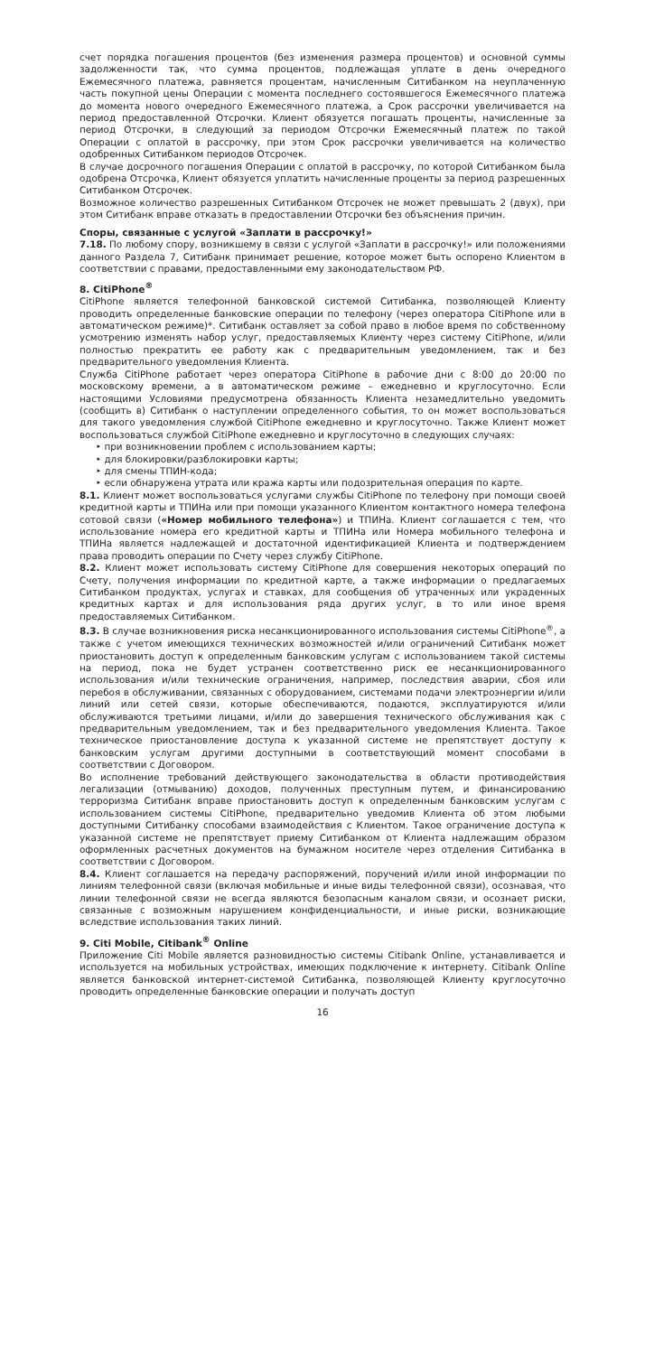счет порядка погашения процентов (без изменения размера процентов) и основной суммы задолженности так, что сумма процентов, подлежащая уплате в день очередного Ежемесячного платежа, равняется процентам, начисленным Ситибанком на неуплаченную часть покупной цены Операции с момента последнего состоявшегося Ежемесячного платежа до момента нового очередного Ежемесячного платежа, а Срок рассрочки увеличивается на период предоставленной Отсрочки. Клиент обязуется погашать проценты, начисленные за период Отсрочки, в следующий за периодом Отсрочки Ежемесячный платеж по такой Операции с оплатой в рассрочку, при этом Срок рассрочки увеличивается на количество одобренных Ситибанком периодов Отсрочек.
В случае досрочного погашения Операции с оплатой в рассрочку, по которой Ситибанком была одобрена Отсрочка, Клиент обязуется уплатить начисленные проценты за период разрешенных Ситибанком Отсрочек.
Возможное количество разрешенных Ситибанком Отсрочек не может превышать 2 (двух), при этом Ситибанк вправе отказать в предоставлении Отсрочки без объяснения причин.
Споры, связанные с услугой «Заплати в рассрочку!»
7.18. По любому спору, возникшему в связи с услугой «Заплати в рассрочку!» или положениями данного Раздела 7, Ситибанк принимает решение, которое может быть оспорено Клиентом в соответствии с правами, предоставленными ему законодательством РФ.
8. CitiPhone<sup>®</sup>
CitiPhone является телефонной банковской системой Ситибанка, позволяющей Клиенту проводить определенные банковские операции по телефону (через оператора CitiPhone или в автоматическом режиме)*. Ситибанк оставляет за собой право в любое время по собственному усмотрению изменять набор услуг, предоставляемых Клиенту через систему CitiPhone, и/или полностью прекратить ее работу как с предварительным уведомлением, так и без предварительного уведомления Клиента.
Служба CitiPhone работает через оператора CitiPhone в рабочие дни с 8:00 до 20:00 по московскому времени, а в автоматическом режиме – ежедневно и круглосуточно. Если настоящими Условиями предусмотрена обязанность Клиента незамедлительно уведомить (сообщить в) Ситибанк о наступлении определенного события, то он может воспользоваться для такого уведомления службой CitiPhone ежедневно и круглосуточно. Также Клиент может воспользоваться службой CitiPhone ежедневно и круглосуточно в следующих случаях:
‣ при возникновении проблем с использованием карты;
‣ для блокировки/разблокировки карты;
‣ для смены ТПИН-кода;
‣ если обнаружена утрата или кража карты или подозрительная операция по карте.
8.1. Клиент может воспользоваться услугами службы CitiPhone по телефону при помощи своей кредитной карты и ТПИНа или при помощи указанного Клиентом контактного номера телефона сотовой связи («Номер мобильного телефона») и ТПИНа. Клиент соглашается с тем, что использование номера его кредитной карты и ТПИНа или Номера мобильного телефона и ТПИНа является надлежащей и достаточной идентификацией Клиента и подтверждением права проводить операции по Счету через службу CitiPhone.
8.2. Клиент может использовать систему CitiPhone для совершения некоторых операций по Счету, получения информации по кредитной карте, а также информации о предлагаемых Ситибанком продуктах, услугах и ставках, для сообщения об утраченных или украденных кредитных картах и для использования ряда других услуг, в то или иное время предоставляемых Ситибанком.
8.3. В случае возникновения риска несанкционированного использования системы CitiPhone<sup>®</sup>, а также с учетом имеющихся технических возможностей и/или ограничений Ситибанк может приостановить доступ к определенным банковским услугам с использованием такой системы на период, пока не будет устранен соответственно риск ее несанкционированного использования и/или технические ограничения, например, последствия аварии, сбоя или перебоя в обслуживании, связанных с оборудованием, системами подачи электроэнергии и/или линий или сетей связи, которые обеспечиваются, подаются, эксплуатируются и/или обслуживаются третьими лицами, и/или до завершения технического обслуживания как с предварительным уведомлением, так и без предварительного уведомления Клиента. Такое техническое приостановление доступа к указанной системе не препятствует доступу к банковским услугам другими доступными в соответствующий момент способами в соответствии с Договором.
Во исполнение требований действующего законодательства в области противодействия легализации (отмыванию) доходов, полученных преступным путем, и финансированию терроризма Ситибанк вправе приостановить доступ к определенным банковским услугам с использованием системы CitiPhone, предварительно уведомив Клиента об этом любыми доступными Ситибанку способами взаимодействия с Клиентом. Такое ограничение доступа к указанной системе не препятствует приему Ситибанком от Клиента надлежащим образом оформленных расчетных документов на бумажном носителе через отделения Ситибанка в соответствии с Договором.
8.4. Клиент соглашается на передачу распоряжений, поручений и/или иной информации по линиям телефонной связи (включая мобильные и иные виды телефонной связи), осознавая, что линии телефонной связи не всегда являются безопасным каналом связи, и осознает риски, связанные с возможным нарушением конфиденциальности, и иные риски, возникающие вследствие использования таких линий.
9. Citi Mobile, Citibank<sup>®</sup> Online
Приложение Citi Mobile является разновидностью системы Citibank Online, устанавливается и используется на мобильных устройствах, имеющих подключение к интернету. Citibank Online является банковской интернет-системой Ситибанка, позволяющей Клиенту круглосуточно проводить определенные банковские операции и получать доступ
16